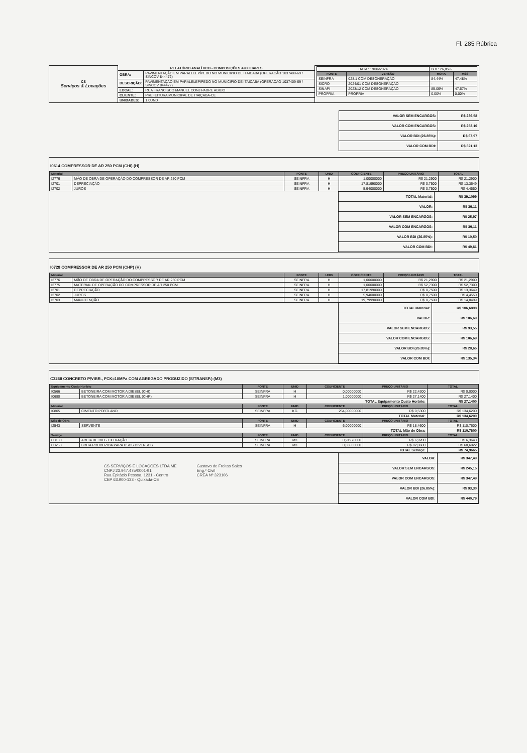Fl. 285 Rúbrica
| CS Serviços & Locações | RELATÓRIO ANALÍTICO - COMPOSIÇÕES AUXILIARES | | / DATA : 19/06/2024 / / BDI : 26,85% / / / FONTE / VERSÃO / HORA / MÊS / / SEINFRA / 028.1 COM DESONERAÇÃO / 84,44% / 47,48% / / SICRO / 2024/01 COM DESONERAÇÃO / - / - / / SINAPI / 2023/12 COM DESONERAÇÃO / 85,06% / 47,67% / / PRÓPRIA / PROPRIA / 0,00% / 0,00% / |
| | OBRA: | PAVIMENTAÇÃO EM PARALELEPÍPEDO NO MUNICIPIO DE ITAICABA (OPERACÃO 1037409-69 / SINCOV 844472) | |
| | DESCRIÇÃO: | PAVIMENTAÇÃO EM PARALELEPÍPEDO NO MUNICIPIO DE ITAICABA (OPERAÇÃO 1037409-69 / SINCOV 844472) | |
| | LOCAL: | RUA FRANCISCO MANUEL CONJ PADRE ABILIO | |
| | CLIENTE: | PREFEITURA MUNICIPAL DE ITAIÇABA-CE | |
| | UNIDADES: | 1.0UND | |
| VALOR SEM ENCARGOS: | R$ 236,58 |
| VALOR COM ENCARGOS: | R$ 253,16 |
| VALOR BDI (26.85%): | R$ 67,97 |
| VALOR COM BDI: | R$ 321,13 |
I0614 COMPRESSOR DE AR 250 PCM (CHI) (H)
| Material | | FONTE | UNID | COEFICIENTE | PREÇO UNITÁRIO | TOTAL |
| --- | --- | --- | --- | --- | --- | --- |
| I2776 | MÃO DE OBRA DE OPERAÇÃO DO COMPRESSOR DE AR 250 PCM | SEINFRA | H | 1,00000000 | R$ 21,2900 | R$ 21,2900 |
| I2701 | DEPRECIAÇÃO | SEINFRA | H | 17,81990000 | R$ 0,7500 | R$ 13,3649 |
| I2702 | JUROS | SEINFRA | H | 5,94000000 | R$ 0,7500 | R$ 4,4550 |
| TOTAL Material: | R$ 39,1099 |
| VALOR: | R$ 39,11 |
| VALOR SEM ENCARGOS: | R$ 25,97 |
| VALOR COM ENCARGOS: | R$ 39,11 |
| VALOR BDI (26.85%): | R$ 10,50 |
| VALOR COM BDI: | R$ 49,61 |
I0728 COMPRESSOR DE AR 250 PCM (CHP) (H)
| Material | | FONTE | UNID | COEFICIENTE | PREÇO UNITÁRIO | TOTAL |
| --- | --- | --- | --- | --- | --- | --- |
| I2776 | MÃO DE OBRA DE OPERAÇÃO DO COMPRESSOR DE AR 250 PCM | SEINFRA | H | 1,00000000 | R$ 21,2900 | R$ 21,2900 |
| I2775 | MATERIAL DE OPERAÇÃO DO COMPRESSOR DE AR 250 PCM | SEINFRA | H | 1,00000000 | R$ 52,7300 | R$ 52,7300 |
| I2701 | DEPRECIAÇÃO | SEINFRA | H | 17,81990000 | R$ 0,7500 | R$ 13,3649 |
| I2702 | JUROS | SEINFRA | H | 5,94000000 | R$ 0,7500 | R$ 4,4550 |
| I2703 | MANUTENÇÃO | SEINFRA | H | 19,79990000 | R$ 0,7500 | R$ 14,8499 |
| TOTAL Material: | R$ 106,6898 |
| VALOR: | R$ 106,69 |
| VALOR SEM ENCARGOS: | R$ 93,55 |
| VALOR COM ENCARGOS: | R$ 106,69 |
| VALOR BDI (26.85%): | R$ 28,65 |
| VALOR COM BDI: | R$ 135,34 |
C3268 CONCRETO P/VIBR., FCK=10MPa COM AGREGADO PRODUZIDO (S/TRANSP.) (M3)
| Equipamento Custo Horário | | FONTE | UNID | COEFICIENTE | PREÇO UNITÁRIO | TOTAL |
| --- | --- | --- | --- | --- | --- | --- |
| I0566 | BETONEIRA COM MOTOR A DIESEL (CHI) | SEINFRA | H | 0,00000000 | R$ 22,4300 | R$ 0,0000 |
| I0680 | BETONEIRA COM MOTOR A DIESEL (CHP) | SEINFRA | H | 1,00000000 | R$ 27,1400 | R$ 27,1400 |
| TOTAL Equipamento Custo Horário: | | | | | | R$ 27,1400 |
| Material | | FONTE | UNID | COEFICIENTE | PREÇO UNITÁRIO | TOTAL |
| I0805 | CIMENTO PORTLAND | SEINFRA | KG | 254,00000000 | R$ 0,5300 | R$ 134,6200 |
| TOTAL Material: | | | | | | R$ 134,6200 |
| Mão de Obra | | FONTE | UNID | COEFICIENTE | PREÇO UNITÁRIO | TOTAL |
| I2543 | SERVENTE | SEINFRA | H | 6,00000000 | R$ 18,4600 | R$ 110,7600 |
| TOTAL Mão de Obra: | | | | | | R$ 110,7600 |
| Serviço | | FONTE | UNID | COEFICIENTE | PREÇO UNITÁRIO | TOTAL |
| C3130 | AREIA DE RIO - EXTRAÇÃO | SEINFRA | M3 | 0,91970000 | R$ 6,9200 | R$ 6,3643 |
| C3253 | BRITA PRODUZIDA PARA USOS DIVERSOS | SEINFRA | M3 | 0,83600000 | R$ 82,0600 | R$ 68,6022 |
| TOTAL Serviço: | | | | | | R$ 74,9665 |
| VALOR: | R$ 347,49 |
| VALOR SEM ENCARGOS: | R$ 245,15 |
| VALOR COM ENCARGOS: | R$ 347,49 |
| VALOR BDI (26.85%): | R$ 93,30 |
| VALOR COM BDI: | R$ 440,79 |
CS SERVIÇOS E LOCAÇÕES LTDA ME
CNPJ 23.947.475/0001-91
Rua Epitácio Pessoa, 1231 - Centro
CEP 63.900-133 - Quixadá-CE
Gustavo de Freitas Sales
Eng.º Civil
CREA Nº 323106